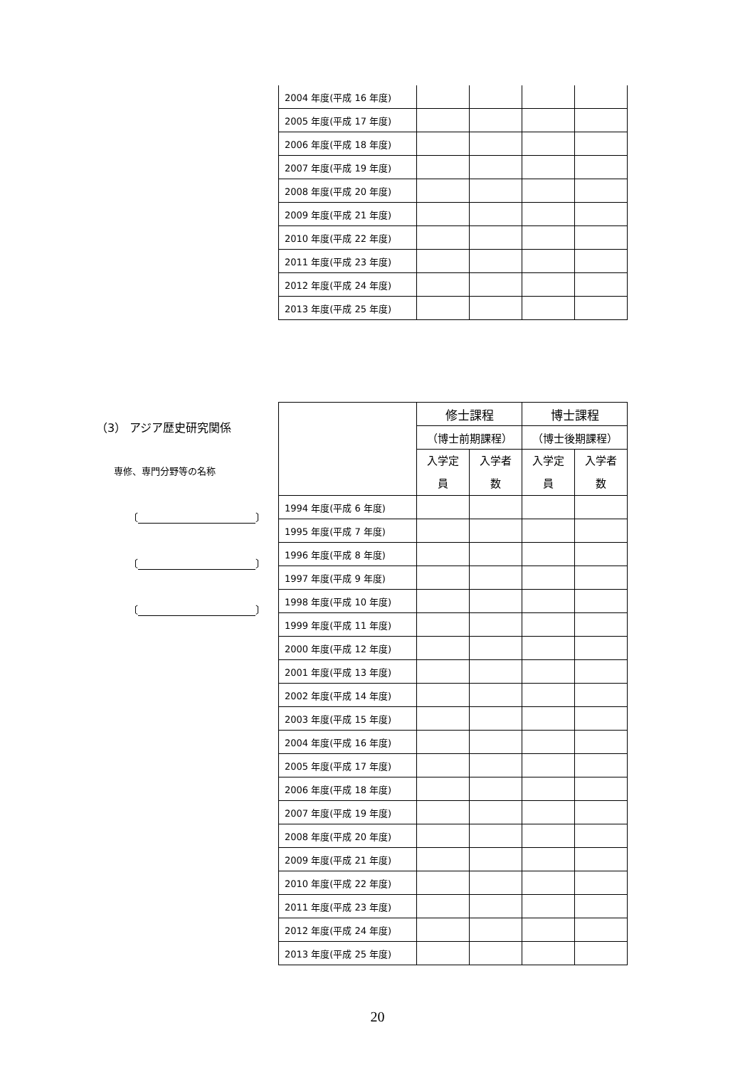| 2004 年度(平成 16 年度) | | | | |
| 2005 年度(平成 17 年度) | | | | |
| 2006 年度(平成 18 年度) | | | | |
| 2007 年度(平成 19 年度) | | | | |
| 2008 年度(平成 20 年度) | | | | |
| 2009 年度(平成 21 年度) | | | | |
| 2010 年度(平成 22 年度) | | | | |
| 2011 年度(平成 23 年度) | | | | |
| 2012 年度(平成 24 年度) | | | | |
| 2013 年度(平成 25 年度) | | | | |
（3） アジア歴史研究関係
専修、専門分野等の名称
〔 〕
〔 〕
〔 〕
| | 修士課程 | | 博士課程 | |
| --- | --- | --- | --- | --- |
| | （博士前期課程） | | （博士後期課程） | |
| | 入学定 員 | 入学者 数 | 入学定 員 | 入学者 数 |
| 1994 年度(平成 6 年度) | | | | |
| 1995 年度(平成 7 年度) | | | | |
| 1996 年度(平成 8 年度) | | | | |
| 1997 年度(平成 9 年度) | | | | |
| 1998 年度(平成 10 年度) | | | | |
| 1999 年度(平成 11 年度) | | | | |
| 2000 年度(平成 12 年度) | | | | |
| 2001 年度(平成 13 年度) | | | | |
| 2002 年度(平成 14 年度) | | | | |
| 2003 年度(平成 15 年度) | | | | |
| 2004 年度(平成 16 年度) | | | | |
| 2005 年度(平成 17 年度) | | | | |
| 2006 年度(平成 18 年度) | | | | |
| 2007 年度(平成 19 年度) | | | | |
| 2008 年度(平成 20 年度) | | | | |
| 2009 年度(平成 21 年度) | | | | |
| 2010 年度(平成 22 年度) | | | | |
| 2011 年度(平成 23 年度) | | | | |
| 2012 年度(平成 24 年度) | | | | |
| 2013 年度(平成 25 年度) | | | | |
20